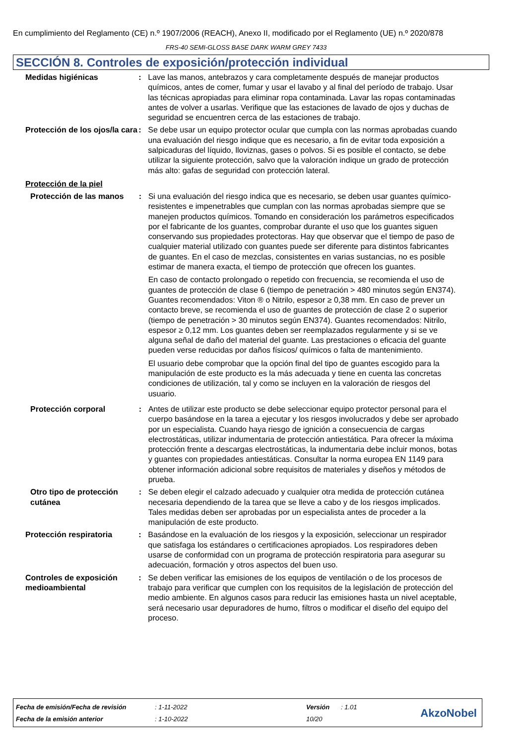En cumplimiento del Reglamento (CE) n.º 1907/2006 (REACH), Anexo II, modificado por el Reglamento (UE) n.º 2020/878
FRS-40 SEMI-GLOSS BASE DARK WARM GREY 7433
SECCIÓN 8. Controles de exposición/protección individual
Medidas higiénicas : Lave las manos, antebrazos y cara completamente después de manejar productos químicos, antes de comer, fumar y usar el lavabo y al final del período de trabajo. Usar las técnicas apropiadas para eliminar ropa contaminada. Lavar las ropas contaminadas antes de volver a usarlas. Verifique que las estaciones de lavado de ojos y duchas de seguridad se encuentren cerca de las estaciones de trabajo.
Protección de los ojos/la cara
: Se debe usar un equipo protector ocular que cumpla con las normas aprobadas cuando una evaluación del riesgo indique que es necesario, a fin de evitar toda exposición a salpicaduras del líquido, lloviznas, gases o polvos. Si es posible el contacto, se debe utilizar la siguiente protección, salvo que la valoración indique un grado de protección más alto: gafas de seguridad con protección lateral.
Protección de la piel
Protección de las manos : Si una evaluación del riesgo indica que es necesario, se deben usar guantes químico-resistentes e impenetrables que cumplan con las normas aprobadas siempre que se manejen productos químicos. Tomando en consideración los parámetros especificados por el fabricante de los guantes, comprobar durante el uso que los guantes siguen conservando sus propiedades protectoras. Hay que observar que el tiempo de paso de cualquier material utilizado con guantes puede ser diferente para distintos fabricantes de guantes. En el caso de mezclas, consistentes en varias sustancias, no es posible estimar de manera exacta, el tiempo de protección que ofrecen los guantes.
En caso de contacto prolongado o repetido con frecuencia, se recomienda el uso de guantes de protección de clase 6 (tiempo de penetración > 480 minutos según EN374). Guantes recomendados: Viton ® o Nitrilo, espesor ≥ 0,38 mm. En caso de prever un contacto breve, se recomienda el uso de guantes de protección de clase 2 o superior (tiempo de penetración > 30 minutos según EN374). Guantes recomendados: Nitrilo, espesor ≥ 0,12 mm. Los guantes deben ser reemplazados regularmente y si se ve alguna señal de daño del material del guante. Las prestaciones o eficacia del guante pueden verse reducidas por daños físicos/ químicos o falta de mantenimiento.
El usuario debe comprobar que la opción final del tipo de guantes escogido para la manipulación de este producto es la más adecuada y tiene en cuenta las concretas condiciones de utilización, tal y como se incluyen en la valoración de riesgos del usuario.
Protección corporal : Antes de utilizar este producto se debe seleccionar equipo protector personal para el cuerpo basándose en la tarea a ejecutar y los riesgos involucrados y debe ser aprobado por un especialista. Cuando haya riesgo de ignición a consecuencia de cargas electrostáticas, utilizar indumentaria de protección antiestática. Para ofrecer la máxima protección frente a descargas electrostáticas, la indumentaria debe incluir monos, botas y guantes con propiedades antiestáticas. Consultar la norma europea EN 1149 para obtener información adicional sobre requisitos de materiales y diseños y métodos de prueba.
Otro tipo de protección cutánea
: Se deben elegir el calzado adecuado y cualquier otra medida de protección cutánea necesaria dependiendo de la tarea que se lleve a cabo y de los riesgos implicados. Tales medidas deben ser aprobadas por un especialista antes de proceder a la manipulación de este producto.
Protección respiratoria : Basándose en la evaluación de los riesgos y la exposición, seleccionar un respirador que satisfaga los estándares o certificaciones apropiados. Los respiradores deben usarse de conformidad con un programa de protección respiratoria para asegurar su adecuación, formación y otros aspectos del buen uso.
Controles de exposición medioambiental
: Se deben verificar las emisiones de los equipos de ventilación o de los procesos de trabajo para verificar que cumplen con los requisitos de la legislación de protección del medio ambiente. En algunos casos para reducir las emisiones hasta un nivel aceptable, será necesario usar depuradores de humo, filtros o modificar el diseño del equipo del proceso.
| Fecha de emisión/Fecha de revisión | : 1-11-2022 | Versión | : 1.01 |
| Fecha de la emisión anterior | : 1-10-2022 | 10/20 | |
AkzoNobel